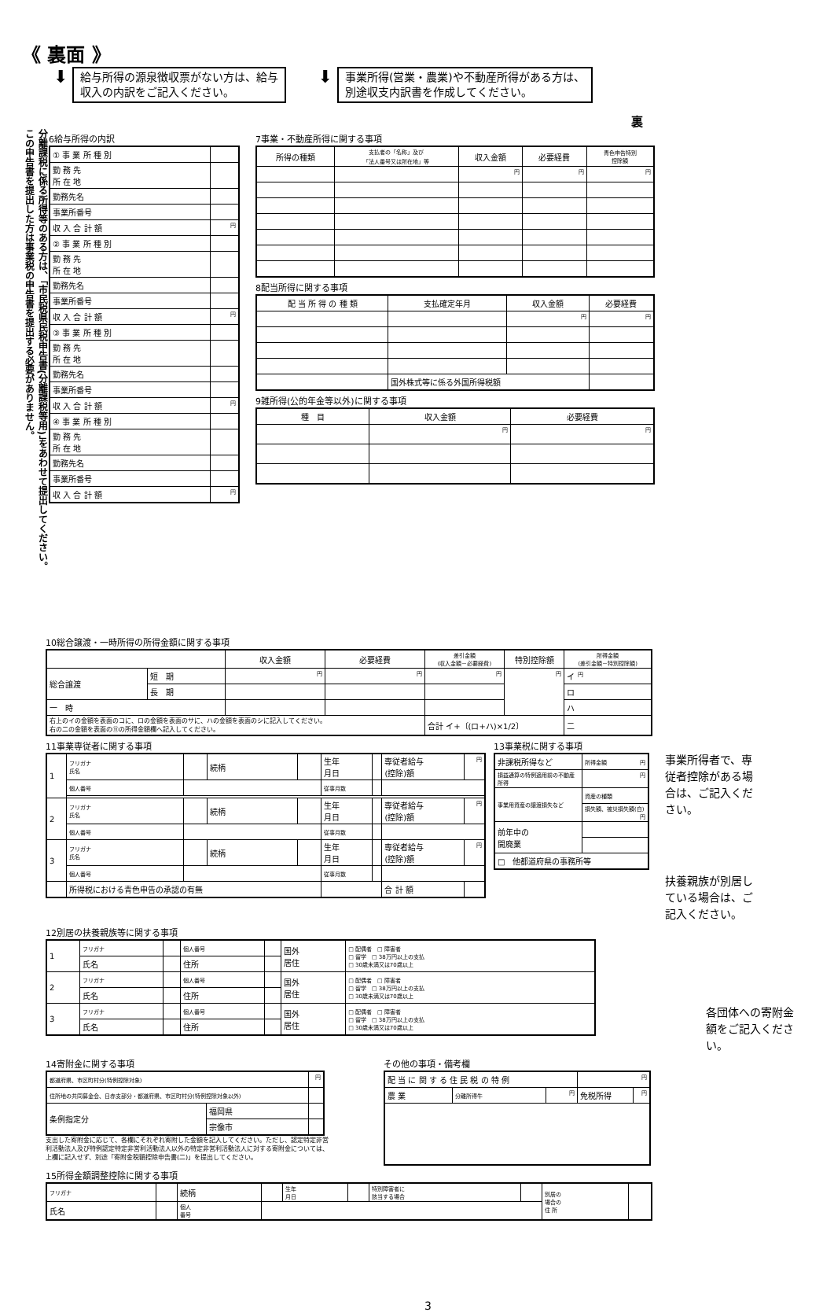《 裏面 》
⬇
給与所得の源泉徴収票がない方は、給与
収入の内訳をご記入ください。
⬇
事業所得(営業・農業)や不動産所得がある方は、
別途収支内訳書を作成してください。
裏
この申告書を提出した方は事業税の申告書を提出する必要がありません。
分離課税に係る所得等のある方は、「市民税県民税申告書(分離課税等用)」をあわせて提出してください。
6給与所得の内訳
| ① 事 業 所 種 別 | |
| 勤 務 先 所 在 地 | |
| 勤務先名 | |
| 事業所番号 | |
| 収 入 合 計 額 | 円 |
| ② 事 業 所 種 別 | |
| 勤 務 先 所 在 地 | |
| 勤務先名 | |
| 事業所番号 | |
| 収 入 合 計 額 | 円 |
| ③ 事 業 所 種 別 | |
| 勤 務 先 所 在 地 | |
| 勤務先名 | |
| 事業所番号 | |
| 収 入 合 計 額 | 円 |
| ④ 事 業 所 種 別 | |
| 勤 務 先 所 在 地 | |
| 勤務先名 | |
| 事業所番号 | |
| 収 入 合 計 額 | 円 |
7事業・不動産所得に関する事項
| 所得の種類 | 支払者の「名称」及び 「法人番号又は所在地」等 | 収入金額 | 必要経費 | 青色申告特別 控除額 |
| --- | --- | --- | --- | --- |
| | | 円 | 円 | 円 |
8配当所得に関する事項
| 配 当 所 得 の 種 類 | 支払確定年月 | 収入金額 | 必要経費 |
| --- | --- | --- | --- |
| | | 円 | 円 |
| | 国外株式等に係る外国所得税額 | | |
9雑所得(公的年金等以外)に関する事項
| 種 目 | 収入金額 | 必要経費 |
| --- | --- | --- |
| | 円 | 円 |
10総合譲渡・一時所得の所得金額に関する事項
| | | 収入金額 | 必要経費 | 差引金額 (収入金額－必要経費) | 特別控除額 | 所得金額 (差引金額－特別控除額) |
| --- | --- | --- | --- | --- | --- | --- |
| 総合譲渡 | 短 期 | 円 | 円 | 円 | 円 | イ 円 |
| | 長 期 | | | | | ロ |
| 一 時 | | | | | | ハ |
| 右上のイの金額を表面のコに、ロの金額を表面のサに、ハの金額を表面のシに記入してください。 右の二の金額を表面の⑪の所得金額欄へ記入してください。 | | | | 合計 イ+〔(ロ+ハ)×1/2〕 | | 二 |
11事業専従者に関する事項
| 1 | フリガナ 氏名 | | 続柄 | | 生年 月日 | | 専従者給与 (控除)額 | 円 |
| | 個人番号 | | | | 従事月数 | | | |
| 2 | フリガナ 氏名 | | 続柄 | | 生年 月日 | | 専従者給与 (控除)額 | 円 |
| | 個人番号 | | | | 従事月数 | | | |
| 3 | フリガナ 氏名 | | 続柄 | | 生年 月日 | | 専従者給与 (控除)額 | 円 |
| | 個人番号 | | | | 従事月数 | | | |
| | 所得税における青色申告の承認の有無 | | | | | | 合 計 額 | |
13事業税に関する事項
| 非課税所得など | 所得金額 円 |
| 損益通算の特例適用前の不動産所得 | 円 |
| 事業用資産の譲渡損失など | 資産の種類 |
| | 損失額、被災損失額(白) 円 |
| 前年中の 開廃業 | |
| □ 他都道府県の事務所等 | |
事業所得者で、専従者控除がある場合は、ご記入ください。
扶養親族が別居している場合は、ご記入ください。
12別居の扶養親族等に関する事項
| 1 | フリガナ | | 個人番号 | | 国外 居住 | □ 配偶者 □ 障害者 □ 留学 □ 38万円以上の支払 □ 30歳未満又は70歳以上 |
| | 氏名 | | 住所 | | | |
| 2 | フリガナ | | 個人番号 | | 国外 居住 | □ 配偶者 □ 障害者 □ 留学 □ 38万円以上の支払 □ 30歳未満又は70歳以上 |
| | 氏名 | | 住所 | | | |
| 3 | フリガナ | | 個人番号 | | 国外 居住 | □ 配偶者 □ 障害者 □ 留学 □ 38万円以上の支払 □ 30歳未満又は70歳以上 |
| | 氏名 | | 住所 | | | |
各団体への寄附金額をご記入ください。
14寄附金に関する事項
| 都道府県、市区町村分(特例控除対象) | | 円 |
| 住所地の共同募金会、日赤支部分・都道府県、市区町村分(特例控除対象以外) | | |
| 条例指定分 | 福岡県 | |
| | 宗像市 | |
支出した寄附金に応じて、各欄にそれぞれ寄附した金額を記入してください。ただし、認定特定非営利活動法人及び特例認定特定非営利活動法人以外の特定非営利活動法人に対する寄附金については、上欄に記入せず、別途「寄附金税額控除申告書(二)」を提出してください。
その他の事項・備考欄
| 配 当 に 関 す る 住 民 税 の 特 例 | | | 円 | |
| 農 業 | 分離所得牛 | 円 | 免税所得 | 円 |
15所得金額調整控除に関する事項
| フリガナ | | 続柄 | | 生年 月日 | | 特別障害者に 該当する場合 | | 別居の 場合の 住 所 | |
| 氏名 | | 個人 番号 | | | | | | | |
3